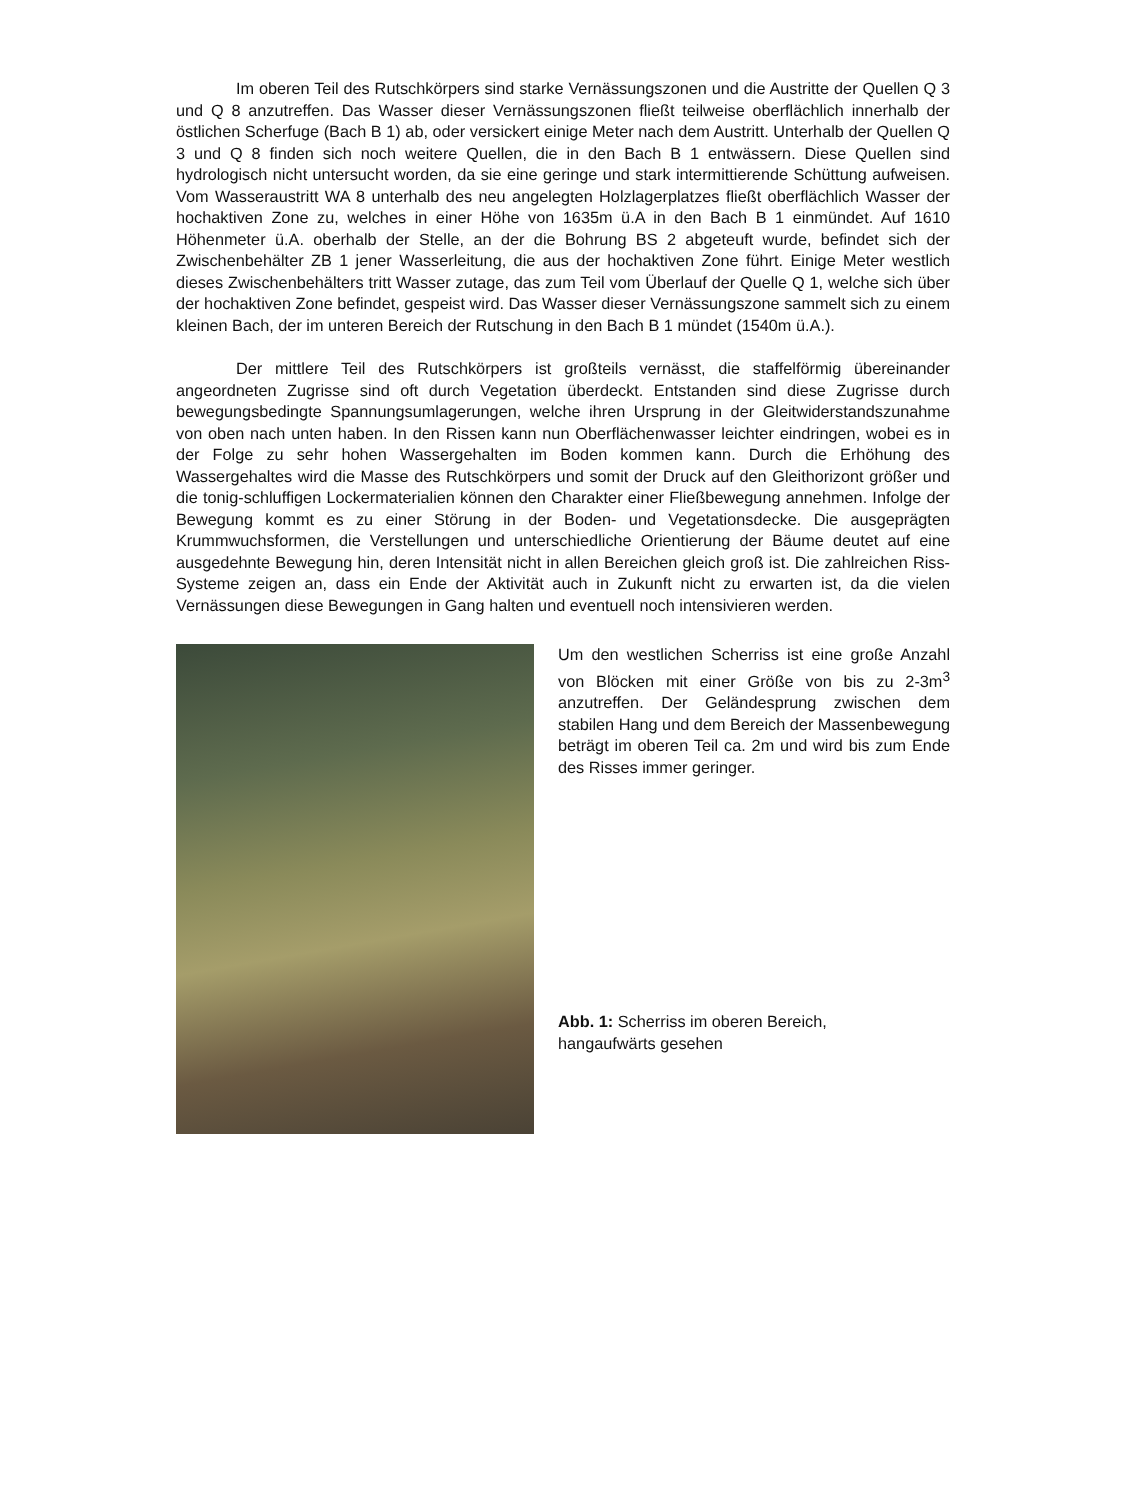Im oberen Teil des Rutschkörpers sind starke Vernässungszonen und die Austritte der Quellen Q 3 und Q 8 anzutreffen. Das Wasser dieser Vernässungszonen fließt teilweise oberflächlich innerhalb der östlichen Scherfuge (Bach B 1) ab, oder versickert einige Meter nach dem Austritt. Unterhalb der Quellen Q 3 und Q 8 finden sich noch weitere Quellen, die in den Bach B 1 entwässern. Diese Quellen sind hydrologisch nicht untersucht worden, da sie eine geringe und stark intermittierende Schüttung aufweisen. Vom Wasseraustritt WA 8 unterhalb des neu angelegten Holzlagerplatzes fließt oberflächlich Wasser der hochaktiven Zone zu, welches in einer Höhe von 1635m ü.A in den Bach B 1 einmündet. Auf 1610 Höhenmeter ü.A. oberhalb der Stelle, an der die Bohrung BS 2 abgeteuft wurde, befindet sich der Zwischenbehälter ZB 1 jener Wasserleitung, die aus der hochaktiven Zone führt. Einige Meter westlich dieses Zwischenbehälters tritt Wasser zutage, das zum Teil vom Überlauf der Quelle Q 1, welche sich über der hochaktiven Zone befindet, gespeist wird. Das Wasser dieser Vernässungszone sammelt sich zu einem kleinen Bach, der im unteren Bereich der Rutschung in den Bach B 1 mündet (1540m ü.A.).
Der mittlere Teil des Rutschkörpers ist großteils vernässt, die staffelförmig übereinander angeordneten Zugrisse sind oft durch Vegetation überdeckt. Entstanden sind diese Zugrisse durch bewegungsbedingte Spannungsumlagerungen, welche ihren Ursprung in der Gleitwiderstandszunahme von oben nach unten haben. In den Rissen kann nun Oberflächenwasser leichter eindringen, wobei es in der Folge zu sehr hohen Wassergehalten im Boden kommen kann. Durch die Erhöhung des Wassergehaltes wird die Masse des Rutschkörpers und somit der Druck auf den Gleithorizont größer und die tonig-schluffigen Lockermaterialien können den Charakter einer Fließbewegung annehmen. Infolge der Bewegung kommt es zu einer Störung in der Boden- und Vegetationsdecke. Die ausgeprägten Krummwuchsformen, die Verstellungen und unterschiedliche Orientierung der Bäume deutet auf eine ausgedehnte Bewegung hin, deren Intensität nicht in allen Bereichen gleich groß ist. Die zahlreichen Riss-Systeme zeigen an, dass ein Ende der Aktivität auch in Zukunft nicht zu erwarten ist, da die vielen Vernässungen diese Bewegungen in Gang halten und eventuell noch intensivieren werden.
Um den westlichen Scherriss ist eine große Anzahl von Blöcken mit einer Größe von bis zu 2-3m<sup>3</sup> anzutreffen. Der Geländesprung zwischen dem stabilen Hang und dem Bereich der Massenbewegung beträgt im oberen Teil ca. 2m und wird bis zum Ende des Risses immer geringer.
Abb. 1: Scherriss im oberen Bereich,
hangaufwärts gesehen